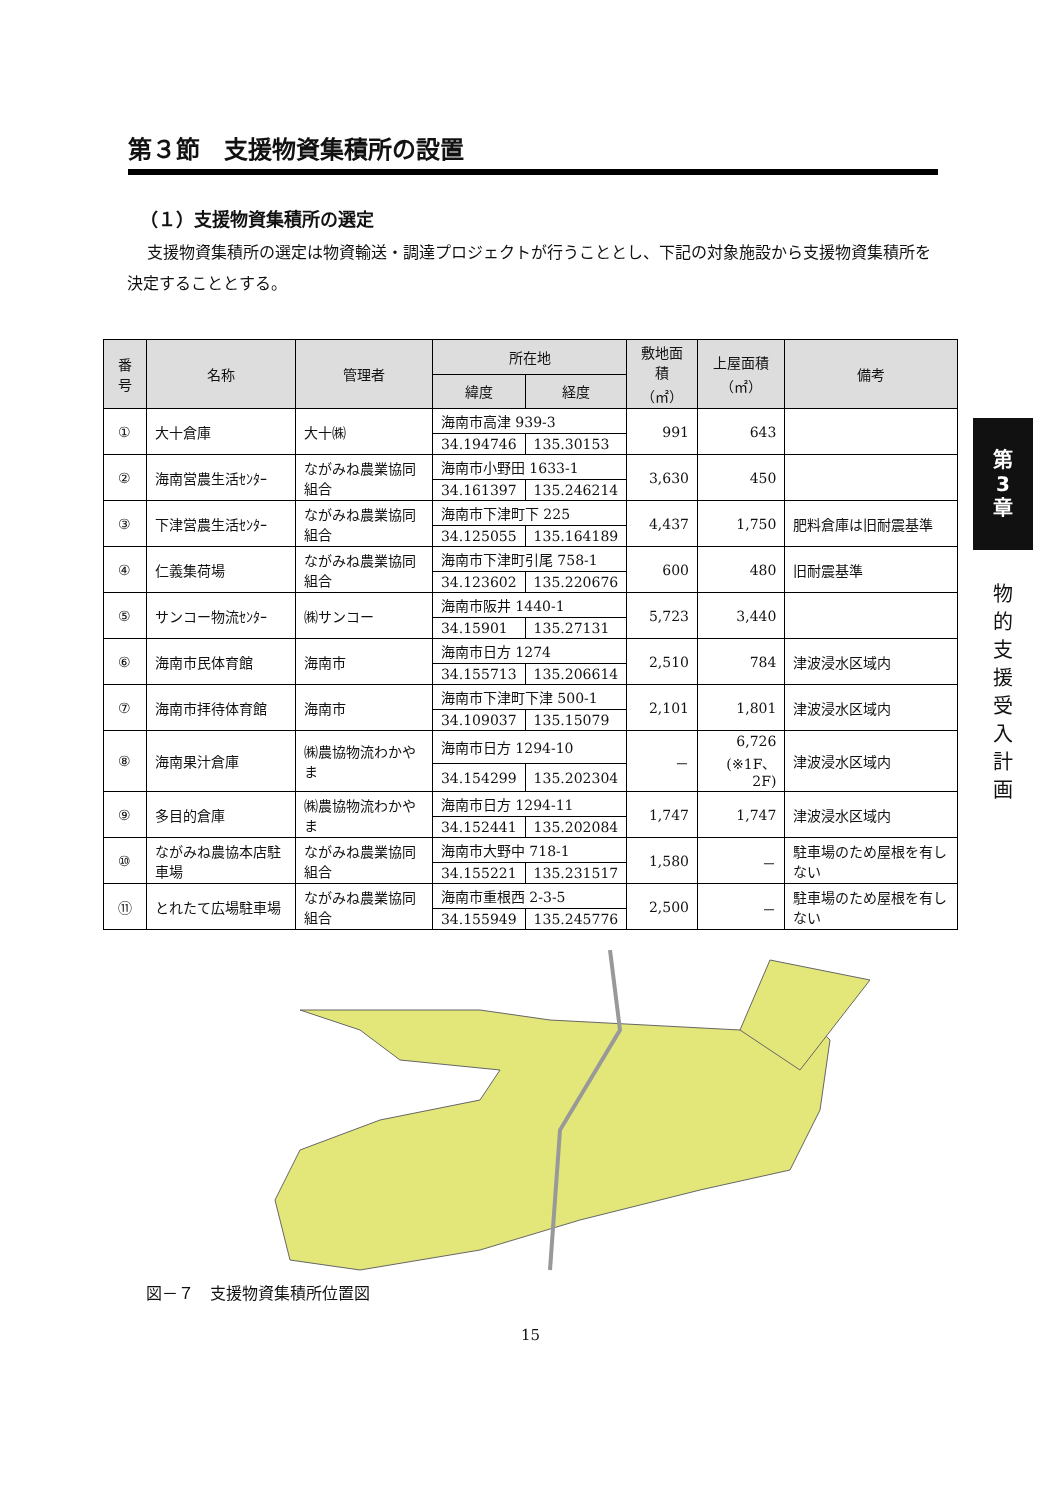第
3
章
物
的
支
援
受
入
計
画
第３節　支援物資集積所の設置
（１）支援物資集積所の選定
支援物資集積所の選定は物資輸送・調達プロジェクトが行うこととし、下記の対象施設から支援物資集積所を決定することとする。
| 番号 | 名称 | 管理者 | 所在地 | | 敷地面積 （㎡） | 上屋面積 （㎡） | 備考 |
| --- | --- | --- | --- | --- | --- | --- | --- |
| | | | 緯度 | 経度 | | | |
| ① | 大十倉庫 | 大十㈱ | 海南市高津 939-3 | | 991 | 643 | |
| | | | 34.194746 | 135.30153 | | | |
| ② | 海南営農生活ｾﾝﾀｰ | ながみね農業協同組合 | 海南市小野田 1633-1 | | 3,630 | 450 | |
| | | | 34.161397 | 135.246214 | | | |
| ③ | 下津営農生活ｾﾝﾀｰ | ながみね農業協同組合 | 海南市下津町下 225 | | 4,437 | 1,750 | 肥料倉庫は旧耐震基準 |
| | | | 34.125055 | 135.164189 | | | |
| ④ | 仁義集荷場 | ながみね農業協同組合 | 海南市下津町引尾 758-1 | | 600 | 480 | 旧耐震基準 |
| | | | 34.123602 | 135.220676 | | | |
| ⑤ | サンコー物流ｾﾝﾀｰ | ㈱サンコー | 海南市阪井 1440-1 | | 5,723 | 3,440 | |
| | | | 34.15901 | 135.27131 | | | |
| ⑥ | 海南市民体育館 | 海南市 | 海南市日方 1274 | | 2,510 | 784 | 津波浸水区域内 |
| | | | 34.155713 | 135.206614 | | | |
| ⑦ | 海南市拝待体育館 | 海南市 | 海南市下津町下津 500-1 | | 2,101 | 1,801 | 津波浸水区域内 |
| | | | 34.109037 | 135.15079 | | | |
| ⑧ | 海南果汁倉庫 | ㈱農協物流わかやま | 海南市日方 1294-10 | | － | 6,726 (※1F、2F) | 津波浸水区域内 |
| | | | 34.154299 | 135.202304 | | | |
| ⑨ | 多目的倉庫 | ㈱農協物流わかやま | 海南市日方 1294-11 | | 1,747 | 1,747 | 津波浸水区域内 |
| | | | 34.152441 | 135.202084 | | | |
| ⑩ | ながみね農協本店駐車場 | ながみね農業協同組合 | 海南市大野中 718-1 | | 1,580 | － | 駐車場のため屋根を有しない |
| | | | 34.155221 | 135.231517 | | | |
| ⑪ | とれたて広場駐車場 | ながみね農業協同組合 | 海南市重根西 2-3-5 | | 2,500 | － | 駐車場のため屋根を有しない |
| | | | 34.155949 | 135.245776 | | | |
図－７　支援物資集積所位置図
15